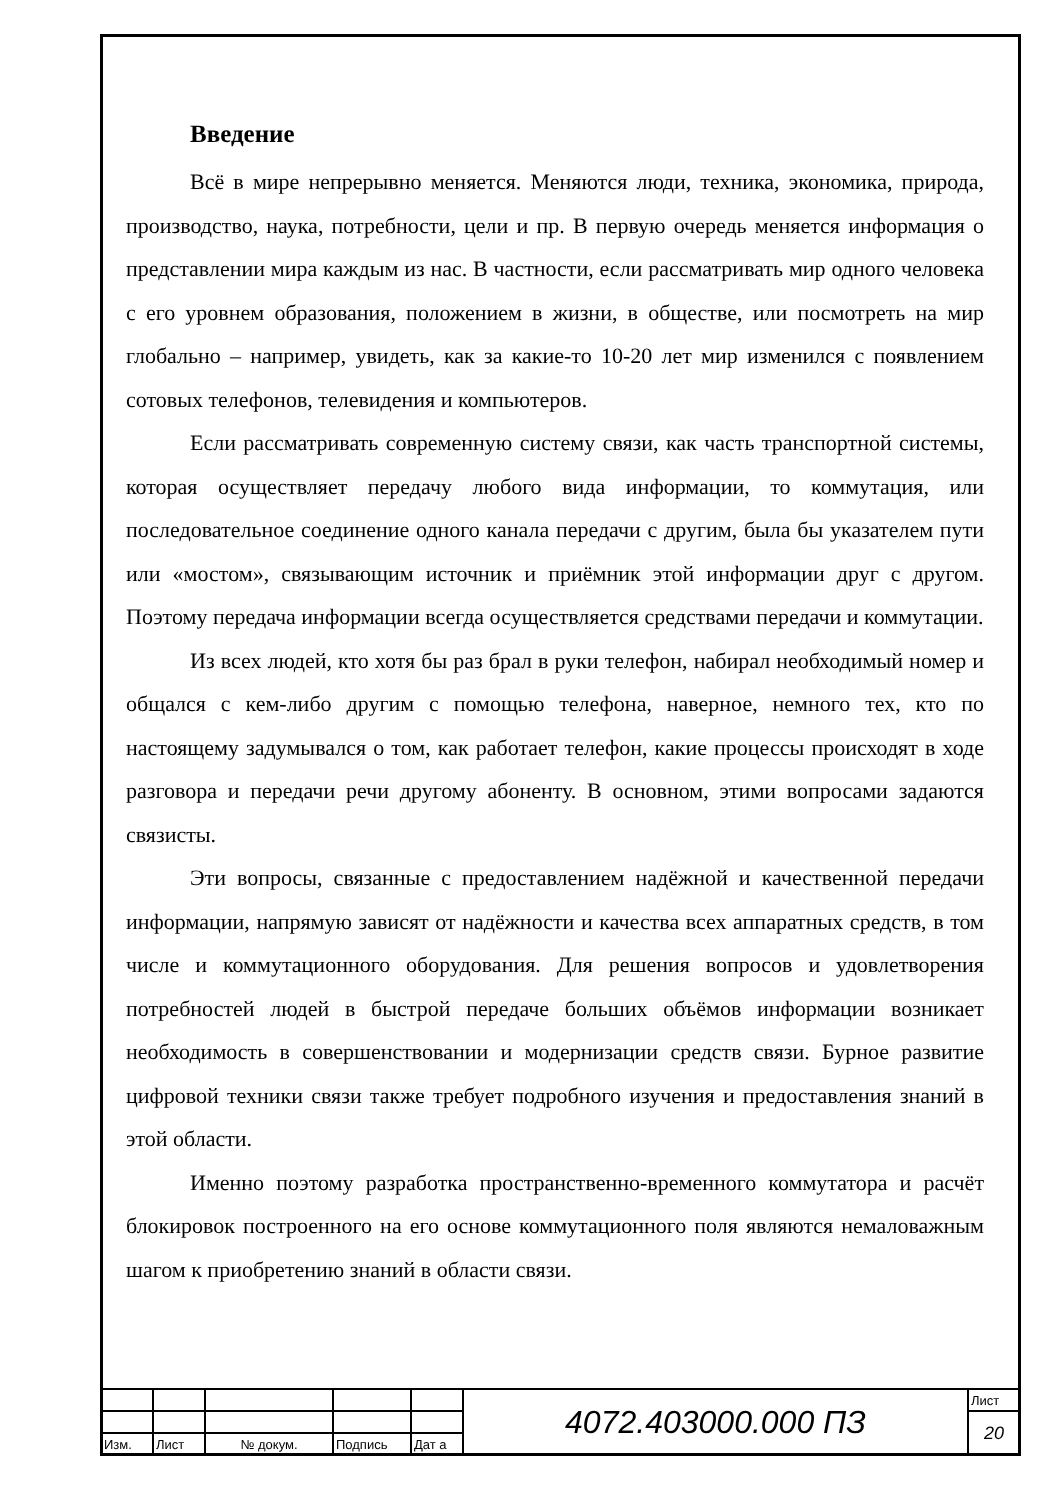Введение
Всё в мире непрерывно меняется. Меняются люди, техника, экономика, природа, производство, наука, потребности, цели и пр. В первую очередь меняется информация о представлении мира каждым из нас. В частности, если рассматривать мир одного человека с его уровнем образования, положением в жизни, в обществе, или посмотреть на мир глобально – например, увидеть, как за какие-то 10-20 лет мир изменился с появлением сотовых телефонов, телевидения и компьютеров.
Если рассматривать современную систему связи, как часть транспортной системы, которая осуществляет передачу любого вида информации, то коммутация, или последовательное соединение одного канала передачи с другим, была бы указателем пути или «мостом», связывающим источник и приёмник этой информации друг с другом. Поэтому передача информации всегда осуществляется средствами передачи и коммутации.
Из всех людей, кто хотя бы раз брал в руки телефон, набирал необходимый номер и общался с кем-либо другим с помощью телефона, наверное, немного тех, кто по настоящему задумывался о том, как работает телефон, какие процессы происходят в ходе разговора и передачи речи другому абоненту. В основном, этими вопросами задаются связисты.
Эти вопросы, связанные с предоставлением надёжной и качественной передачи информации, напрямую зависят от надёжности и качества всех аппаратных средств, в том числе и коммутационного оборудования. Для решения вопросов и удовлетворения потребностей людей в быстрой передаче больших объёмов информации возникает необходимость в совершенствовании и модернизации средств связи. Бурное развитие цифровой техники связи также требует подробного изучения и предоставления знаний в этой области.
Именно поэтому разработка пространственно-временного коммутатора и расчёт блокировок построенного на его основе коммутационного поля являются немаловажным шагом к приобретению знаний в области связи.
| | | | | | 4072.403000.000 ПЗ | Лист |
| | | | | | | 20 |
| Изм. | Лист | № докум. | Подпись | Дат а | | |